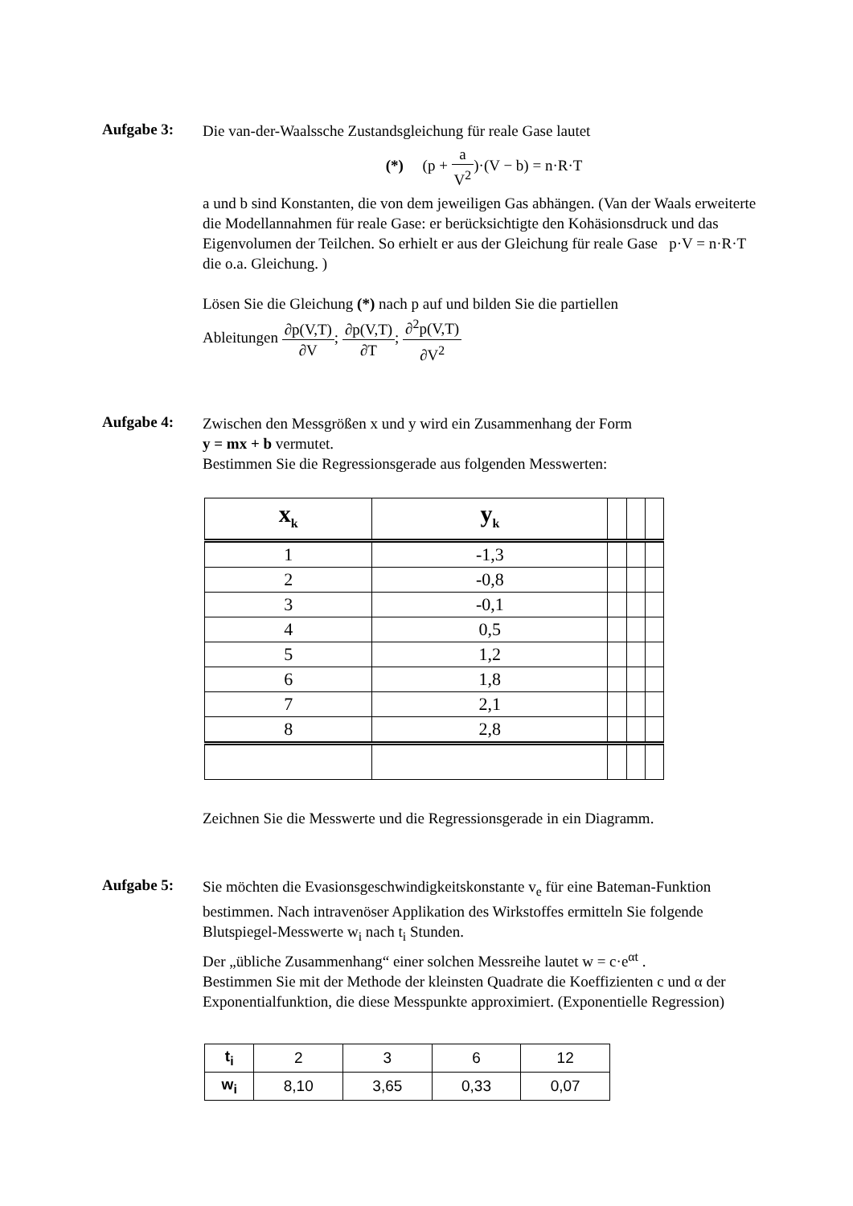Aufgabe 3:
Die van-der-Waalssche Zustandsgleichung für reale Gase lautet
(*) (p + a V<sup>2</sup>)·(V − b) = n·R·T
a und b sind Konstanten, die von dem jeweiligen Gas abhängen. (Van der Waals erweiterte die Modellannahmen für reale Gase: er berücksichtigte den Kohäsionsdruck und das Eigenvolumen der Teilchen. So erhielt er aus der Gleichung für reale Gase p·V = n·R·T die o.a. Gleichung. )
Lösen Sie die Gleichung (*) nach p auf und bilden Sie die partiellen
Ableitungen ∂p(V,T) ∂V; ∂p(V,T) ∂T; ∂<sup>2</sup>p(V,T) ∂V<sup>2</sup>
Aufgabe 4:
Zwischen den Messgrößen x und y wird ein Zusammenhang der Form
y = mx + b vermutet.
Bestimmen Sie die Regressionsgerade aus folgenden Messwerten:
| x<sub>k</sub> | y<sub>k</sub> | | | |
| --- | --- | --- | --- | --- |
| 1 | -1,3 | | | |
| 2 | -0,8 | | | |
| 3 | -0,1 | | | |
| 4 | 0,5 | | | |
| 5 | 1,2 | | | |
| 6 | 1,8 | | | |
| 7 | 2,1 | | | |
| 8 | 2,8 | | | |
Zeichnen Sie die Messwerte und die Regressionsgerade in ein Diagramm.
Aufgabe 5:
Sie möchten die Evasionsgeschwindigkeitskonstante v<sub>e</sub> für eine Bateman-Funktion bestimmen. Nach intravenöser Applikation des Wirkstoffes ermitteln Sie folgende Blutspiegel-Messwerte w<sub>i</sub> nach t<sub>i</sub> Stunden.
Der „übliche Zusammenhang“ einer solchen Messreihe lautet w = c·e<sup>αt</sup> .
Bestimmen Sie mit der Methode der kleinsten Quadrate die Koeffizienten c und α der Exponentialfunktion, die diese Messpunkte approximiert. (Exponentielle Regression)
| t<sub>i</sub> | 2 | 3 | 6 | 12 |
| w<sub>i</sub> | 8,10 | 3,65 | 0,33 | 0,07 |